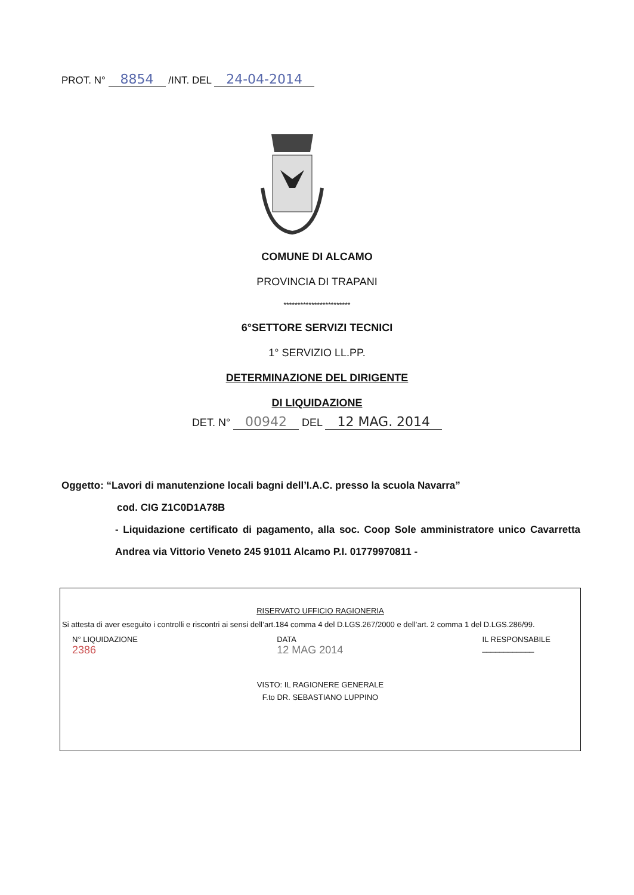PROT. N° 8854 /INT. DEL 24-04-2014
COMUNE DI ALCAMO
PROVINCIA DI TRAPANI
************************
6°SETTORE SERVIZI TECNICI
1° SERVIZIO LL.PP.
DETERMINAZIONE DEL DIRIGENTE
DI LIQUIDAZIONE
DET. N° 00942 DEL 12 MAG. 2014
Oggetto: “Lavori di manutenzione locali bagni dell’I.A.C. presso la scuola Navarra”
cod. CIG Z1C0D1A78B
- Liquidazione certificato di pagamento, alla soc. Coop Sole amministratore unico Cavarretta Andrea via Vittorio Veneto 245 91011 Alcamo P.I. 01779970811 -
RISERVATO UFFICIO RAGIONERIA
Si attesta di aver eseguito i controlli e riscontri ai sensi dell’art.184 comma 4 del D.LGS.267/2000 e dell’art. 2 comma 1 del D.LGS.286/99.
N° LIQUIDAZIONE
2386
DATA
12 MAG 2014
IL RESPONSABILE
____________
VISTO: IL RAGIONERE GENERALE
F.to DR. SEBASTIANO LUPPINO